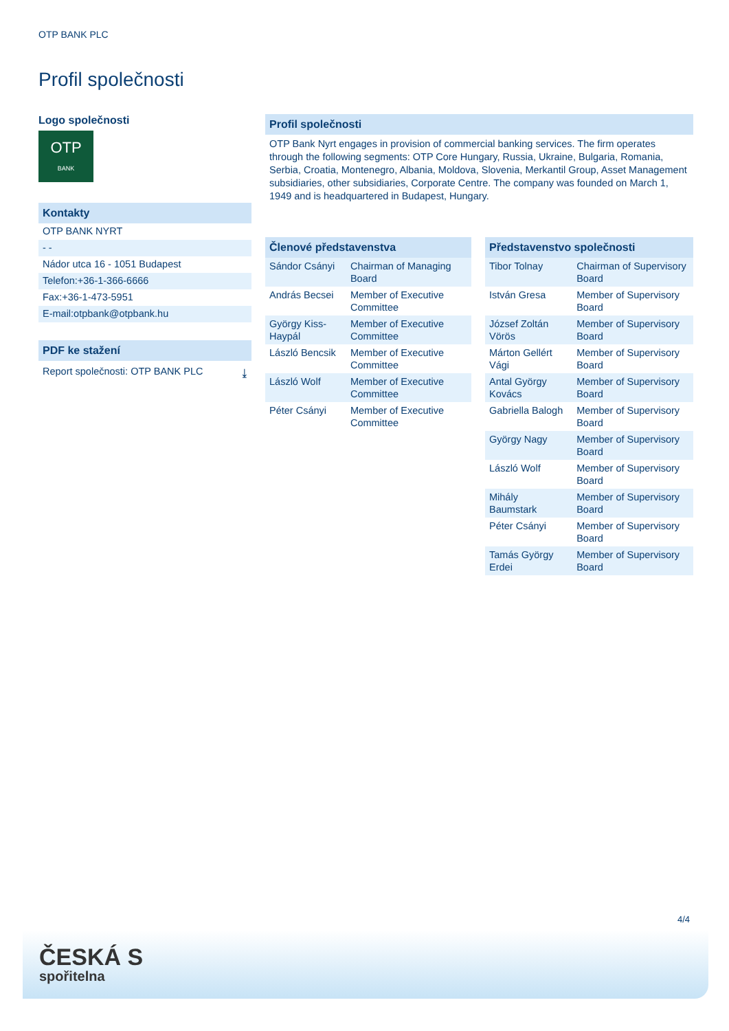OTP BANK PLC
Profil společnosti
Logo společnosti
OTP
BANK
Kontakty
OTP BANK NYRT
- -
Nádor utca 16 - 1051 Budapest
Telefon:+36-1-366-6666
Fax:+36-1-473-5951
E-mail:otpbank@otpbank.hu
PDF ke stažení
Report společnosti: OTP BANK PLC ⤓
Profil společnosti
OTP Bank Nyrt engages in provision of commercial banking services. The firm operates through the following segments: OTP Core Hungary, Russia, Ukraine, Bulgaria, Romania, Serbia, Croatia, Montenegro, Albania, Moldova, Slovenia, Merkantil Group, Asset Management subsidiaries, other subsidiaries, Corporate Centre. The company was founded on March 1, 1949 and is headquartered in Budapest, Hungary.
| Členové představenstva | |
| --- | --- |
| Sándor Csányi | Chairman of Managing Board |
| András Becsei | Member of Executive Committee |
| György Kiss-Haypál | Member of Executive Committee |
| László Bencsik | Member of Executive Committee |
| László Wolf | Member of Executive Committee |
| Péter Csányi | Member of Executive Committee |
| Představenstvo společnosti | |
| --- | --- |
| Tibor Tolnay | Chairman of Supervisory Board |
| István Gresa | Member of Supervisory Board |
| József Zoltán Vörös | Member of Supervisory Board |
| Márton Gellért Vági | Member of Supervisory Board |
| Antal György Kovács | Member of Supervisory Board |
| Gabriella Balogh | Member of Supervisory Board |
| György Nagy | Member of Supervisory Board |
| László Wolf | Member of Supervisory Board |
| Mihály Baumstark | Member of Supervisory Board |
| Péter Csányi | Member of Supervisory Board |
| Tamás György Erdei | Member of Supervisory Board |
4/4
ČESKÁ S
spořitelna